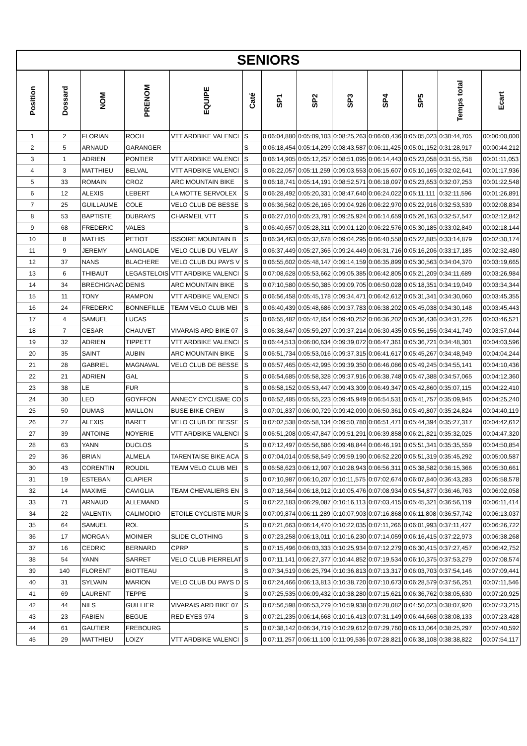| SENIORS | | | | | | | | | | | | |
| Position | Dossard | NOM | PRENOM | EQUIPE | Caté | SP1 | SP2 | SP3 | SP4 | SP5 | Temps total | Ecart |
| 1 | 2 | FLORIAN | ROCH | VTT ARDBIKE VALENCI | S | 0:06:04,880 | 0:05:09,103 | 0:08:25,263 | 0:06:00,436 | 0:05:05,023 | 0:30:44,705 | 00:00:00,000 |
| 2 | 5 | ARNAUD | GARANGER | | S | 0:06:18,454 | 0:05:14,299 | 0:08:43,587 | 0:06:11,425 | 0:05:01,152 | 0:31:28,917 | 00:00:44,212 |
| 3 | 1 | ADRIEN | PONTIER | VTT ARDBIKE VALENCI | S | 0:06:14,905 | 0:05:12,257 | 0:08:51,095 | 0:06:14,443 | 0:05:23,058 | 0:31:55,758 | 00:01:11,053 |
| 4 | 3 | MATTHIEU | BELVAL | VTT ARDBIKE VALENCI | S | 0:06:22,057 | 0:05:11,259 | 0:09:03,553 | 0:06:15,607 | 0:05:10,165 | 0:32:02,641 | 00:01:17,936 |
| 5 | 33 | ROMAIN | CROZ | ARC MOUNTAIN BIKE | S | 0:06:18,741 | 0:05:14,191 | 0:08:52,571 | 0:06:18,097 | 0:05:23,653 | 0:32:07,253 | 00:01:22,548 |
| 6 | 12 | ALEXIS | LEBERT | LA MOTTE SERVOLEX | S | 0:06:28,492 | 0:05:20,331 | 0:08:47,640 | 0:06:24,022 | 0:05:11,111 | 0:32:11,596 | 00:01:26,891 |
| 7 | 25 | GUILLAUME | COLE | VELO CLUB DE BESSE | S | 0:06:36,562 | 0:05:26,165 | 0:09:04,926 | 0:06:22,970 | 0:05:22,916 | 0:32:53,539 | 00:02:08,834 |
| 8 | 53 | BAPTISTE | DUBRAYS | CHARMEIL VTT | S | 0:06:27,010 | 0:05:23,791 | 0:09:25,924 | 0:06:14,659 | 0:05:26,163 | 0:32:57,547 | 00:02:12,842 |
| 9 | 68 | FREDERIC | VALES | | S | 0:06:40,657 | 0:05:28,311 | 0:09:01,120 | 0:06:22,576 | 0:05:30,185 | 0:33:02,849 | 00:02:18,144 |
| 10 | 8 | MATHIS | PETIOT | ISSOIRE MOUNTAIN B | S | 0:06:34,463 | 0:05:32,678 | 0:09:04,295 | 0:06:40,558 | 0:05:22,885 | 0:33:14,879 | 00:02:30,174 |
| 11 | 9 | JEREMY | LANGLADE | VELO CLUB DU VELAY | S | 0:06:37,449 | 0:05:27,365 | 0:09:24,449 | 0:06:31,716 | 0:05:16,206 | 0:33:17,185 | 00:02:32,480 |
| 12 | 37 | NANS | BLACHERE | VELO CLUB DU PAYS V | S | 0:06:55,602 | 0:05:48,147 | 0:09:14,159 | 0:06:35,899 | 0:05:30,563 | 0:34:04,370 | 00:03:19,665 |
| 13 | 6 | THIBAUT | LEGASTELOIS | VTT ARDBIKE VALENCI | S | 0:07:08,628 | 0:05:53,662 | 0:09:05,385 | 0:06:42,805 | 0:05:21,209 | 0:34:11,689 | 00:03:26,984 |
| 14 | 34 | BRECHIGNAC | DENIS | ARC MOUNTAIN BIKE | S | 0:07:10,580 | 0:05:50,385 | 0:09:09,705 | 0:06:50,028 | 0:05:18,351 | 0:34:19,049 | 00:03:34,344 |
| 15 | 11 | TONY | RAMPON | VTT ARDBIKE VALENCI | S | 0:06:56,458 | 0:05:45,178 | 0:09:34,471 | 0:06:42,612 | 0:05:31,341 | 0:34:30,060 | 00:03:45,355 |
| 16 | 24 | FREDERIC | BONNEFILLE | TEAM VELO CLUB MEI | S | 0:06:40,439 | 0:05:48,686 | 0:09:37,783 | 0:06:38,202 | 0:05:45,038 | 0:34:30,148 | 00:03:45,443 |
| 17 | 4 | SAMUEL | LUCAS | | S | 0:06:55,482 | 0:05:42,854 | 0:09:40,252 | 0:06:36,202 | 0:05:36,436 | 0:34:31,226 | 00:03:46,521 |
| 18 | 7 | CESAR | CHAUVET | VIVARAIS ARD BIKE 07 | S | 0:06:38,647 | 0:05:59,297 | 0:09:37,214 | 0:06:30,435 | 0:05:56,156 | 0:34:41,749 | 00:03:57,044 |
| 19 | 32 | ADRIEN | TIPPETT | VTT ARDBIKE VALENCI | S | 0:06:44,513 | 0:06:00,634 | 0:09:39,072 | 0:06:47,361 | 0:05:36,721 | 0:34:48,301 | 00:04:03,596 |
| 20 | 35 | SAINT | AUBIN | ARC MOUNTAIN BIKE | S | 0:06:51,734 | 0:05:53,016 | 0:09:37,315 | 0:06:41,617 | 0:05:45,267 | 0:34:48,949 | 00:04:04,244 |
| 21 | 28 | GABRIEL | MAGNAVAL | VELO CLUB DE BESSE | S | 0:06:57,465 | 0:05:42,995 | 0:09:39,350 | 0:06:46,086 | 0:05:49,245 | 0:34:55,141 | 00:04:10,436 |
| 22 | 21 | ADRIEN | GAL | | S | 0:06:54,685 | 0:05:58,328 | 0:09:37,916 | 0:06:38,748 | 0:05:47,388 | 0:34:57,065 | 00:04:12,360 |
| 23 | 38 | LE | FUR | | S | 0:06:58,152 | 0:05:53,447 | 0:09:43,309 | 0:06:49,347 | 0:05:42,860 | 0:35:07,115 | 00:04:22,410 |
| 24 | 30 | LEO | GOYFFON | ANNECY CYCLISME CO | S | 0:06:52,485 | 0:05:55,223 | 0:09:45,949 | 0:06:54,531 | 0:05:41,757 | 0:35:09,945 | 00:04:25,240 |
| 25 | 50 | DUMAS | MAILLON | BUSE BIKE CREW | S | 0:07:01,837 | 0:06:00,729 | 0:09:42,090 | 0:06:50,361 | 0:05:49,807 | 0:35:24,824 | 00:04:40,119 |
| 26 | 27 | ALEXIS | BARET | VELO CLUB DE BESSE | S | 0:07:02,538 | 0:05:58,134 | 0:09:50,780 | 0:06:51,471 | 0:05:44,394 | 0:35:27,317 | 00:04:42,612 |
| 27 | 39 | ANTOINE | NOYERIE | VTT ARDBIKE VALENCI | S | 0:06:51,208 | 0:05:47,847 | 0:09:51,291 | 0:06:39,858 | 0:06:21,821 | 0:35:32,025 | 00:04:47,320 |
| 28 | 63 | YANN | DUCLOS | | S | 0:07:12,497 | 0:05:56,686 | 0:09:48,844 | 0:06:46,191 | 0:05:51,341 | 0:35:35,559 | 00:04:50,854 |
| 29 | 36 | BRIAN | ALMELA | TARENTAISE BIKE ACA | S | 0:07:04,014 | 0:05:58,549 | 0:09:59,190 | 0:06:52,220 | 0:05:51,319 | 0:35:45,292 | 00:05:00,587 |
| 30 | 43 | CORENTIN | ROUDIL | TEAM VELO CLUB MEI | S | 0:06:58,623 | 0:06:12,907 | 0:10:28,943 | 0:06:56,311 | 0:05:38,582 | 0:36:15,366 | 00:05:30,661 |
| 31 | 19 | ESTEBAN | CLAPIER | | S | 0:07:10,987 | 0:06:10,207 | 0:10:11,575 | 0:07:02,674 | 0:06:07,840 | 0:36:43,283 | 00:05:58,578 |
| 32 | 14 | MAXIME | CAVIGLIA | TEAM CHEVALIERS EN | S | 0:07:18,564 | 0:06:18,912 | 0:10:05,476 | 0:07:08,934 | 0:05:54,877 | 0:36:46,763 | 00:06:02,058 |
| 33 | 71 | ARNAUD | ALLEMAND | | S | 0:07:22,183 | 0:06:29,087 | 0:10:16,113 | 0:07:03,415 | 0:05:45,321 | 0:36:56,119 | 00:06:11,414 |
| 34 | 22 | VALENTIN | CALIMODIO | ETOILE CYCLISTE MUR | S | 0:07:09,874 | 0:06:11,289 | 0:10:07,903 | 0:07:16,868 | 0:06:11,808 | 0:36:57,742 | 00:06:13,037 |
| 35 | 64 | SAMUEL | ROL | | S | 0:07:21,663 | 0:06:14,470 | 0:10:22,035 | 0:07:11,266 | 0:06:01,993 | 0:37:11,427 | 00:06:26,722 |
| 36 | 17 | MORGAN | MOINIER | SLIDE CLOTHING | S | 0:07:23,258 | 0:06:13,011 | 0:10:16,230 | 0:07:14,059 | 0:06:16,415 | 0:37:22,973 | 00:06:38,268 |
| 37 | 16 | CEDRIC | BERNARD | CPRP | S | 0:07:15,496 | 0:06:03,333 | 0:10:25,934 | 0:07:12,279 | 0:06:30,415 | 0:37:27,457 | 00:06:42,752 |
| 38 | 54 | YANN | SARRET | VELO CLUB PIERRELAT | S | 0:07:11,141 | 0:06:27,377 | 0:10:44,852 | 0:07:19,534 | 0:06:10,375 | 0:37:53,279 | 00:07:08,574 |
| 39 | 140 | FLORENT | BIOTTEAU | | S | 0:07:34,519 | 0:06:25,794 | 0:10:36,813 | 0:07:13,317 | 0:06:03,703 | 0:37:54,146 | 00:07:09,441 |
| 40 | 31 | SYLVAIN | MARION | VELO CLUB DU PAYS D | S | 0:07:24,466 | 0:06:13,813 | 0:10:38,720 | 0:07:10,673 | 0:06:28,579 | 0:37:56,251 | 00:07:11,546 |
| 41 | 69 | LAURENT | TEPPE | | S | 0:07:25,535 | 0:06:09,432 | 0:10:38,280 | 0:07:15,621 | 0:06:36,762 | 0:38:05,630 | 00:07:20,925 |
| 42 | 44 | NILS | GUILLIER | VIVARAIS ARD BIKE 07 | S | 0:07:56,598 | 0:06:53,279 | 0:10:59,938 | 0:07:28,082 | 0:04:50,023 | 0:38:07,920 | 00:07:23,215 |
| 43 | 23 | FABIEN | BEGUE | RED EYES 974 | S | 0:07:21,235 | 0:06:14,668 | 0:10:16,413 | 0:07:31,149 | 0:06:44,668 | 0:38:08,133 | 00:07:23,428 |
| 44 | 61 | GAUTIER | FREBOURG | | S | 0:07:38,142 | 0:06:34,719 | 0:10:29,612 | 0:07:29,760 | 0:06:13,064 | 0:38:25,297 | 00:07:40,592 |
| 45 | 29 | MATTHIEU | LOIZY | VTT ARDBIKE VALENCI | S | 0:07:11,257 | 0:06:11,100 | 0:11:09,536 | 0:07:28,821 | 0:06:38,108 | 0:38:38,822 | 00:07:54,117 |